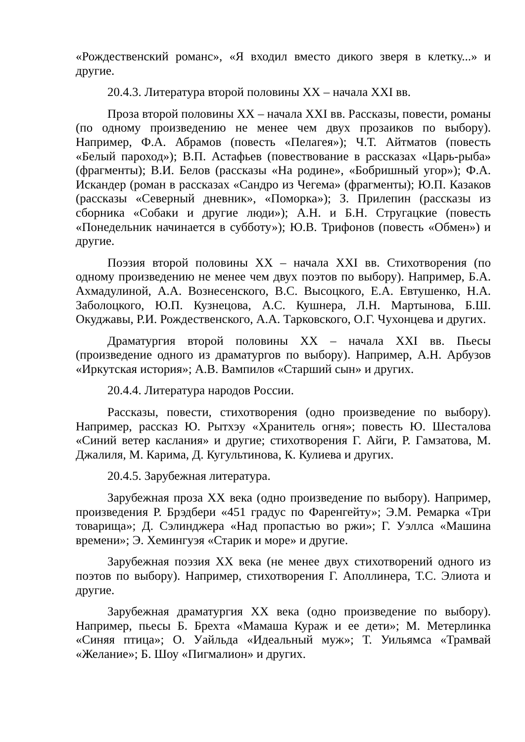«Рождественский романс», «Я входил вместо дикого зверя в клетку...» и другие.
20.4.3. Литература второй половины XX – начала XXI вв.
Проза второй половины XX – начала XXI вв. Рассказы, повести, романы (по одному произведению не менее чем двух прозаиков по выбору). Например, Ф.А. Абрамов (повесть «Пелагея»); Ч.Т. Айтматов (повесть «Белый пароход»); В.П. Астафьев (повествование в рассказах «Царь-рыба» (фрагменты); В.И. Белов (рассказы «На родине», «Бобришный угор»); Ф.А. Искандер (роман в рассказах «Сандро из Чегема» (фрагменты); Ю.П. Казаков (рассказы «Северный дневник», «Поморка»); З. Прилепин (рассказы из сборника «Собаки и другие люди»); А.Н. и Б.Н. Стругацкие (повесть «Понедельник начинается в субботу»); Ю.В. Трифонов (повесть «Обмен») и другие.
Поэзия второй половины XX – начала XXI вв. Стихотворения (по одному произведению не менее чем двух поэтов по выбору). Например, Б.А. Ахмадулиной, А.А. Вознесенского, В.С. Высоцкого, Е.А. Евтушенко, Н.А. Заболоцкого, Ю.П. Кузнецова, А.С. Кушнера, Л.Н. Мартынова, Б.Ш. Окуджавы, Р.И. Рождественского, А.А. Тарковского, О.Г. Чухонцева и других.
Драматургия второй половины XX – начала XXI вв. Пьесы (произведение одного из драматургов по выбору). Например, А.Н. Арбузов «Иркутская история»; А.В. Вампилов «Старший сын» и других.
20.4.4. Литература народов России.
Рассказы, повести, стихотворения (одно произведение по выбору). Например, рассказ Ю. Рытхэу «Хранитель огня»; повесть Ю. Шесталова «Синий ветер каслания» и другие; стихотворения Г. Айги, Р. Гамзатова, М. Джалиля, М. Карима, Д. Кугультинова, К. Кулиева и других.
20.4.5. Зарубежная литература.
Зарубежная проза XX века (одно произведение по выбору). Например, произведения Р. Брэдбери «451 градус по Фаренгейту»; Э.М. Ремарка «Три товарища»; Д. Сэлинджера «Над пропастью во ржи»; Г. Уэллса «Машина времени»; Э. Хемингуэя «Старик и море» и другие.
Зарубежная поэзия XX века (не менее двух стихотворений одного из поэтов по выбору). Например, стихотворения Г. Аполлинера, Т.С. Элиота и другие.
Зарубежная драматургия XX века (одно произведение по выбору). Например, пьесы Б. Брехта «Мамаша Кураж и ее дети»; М. Метерлинка «Синяя птица»; О. Уайльда «Идеальный муж»; Т. Уильямса «Трамвай «Желание»; Б. Шоу «Пигмалион» и других.